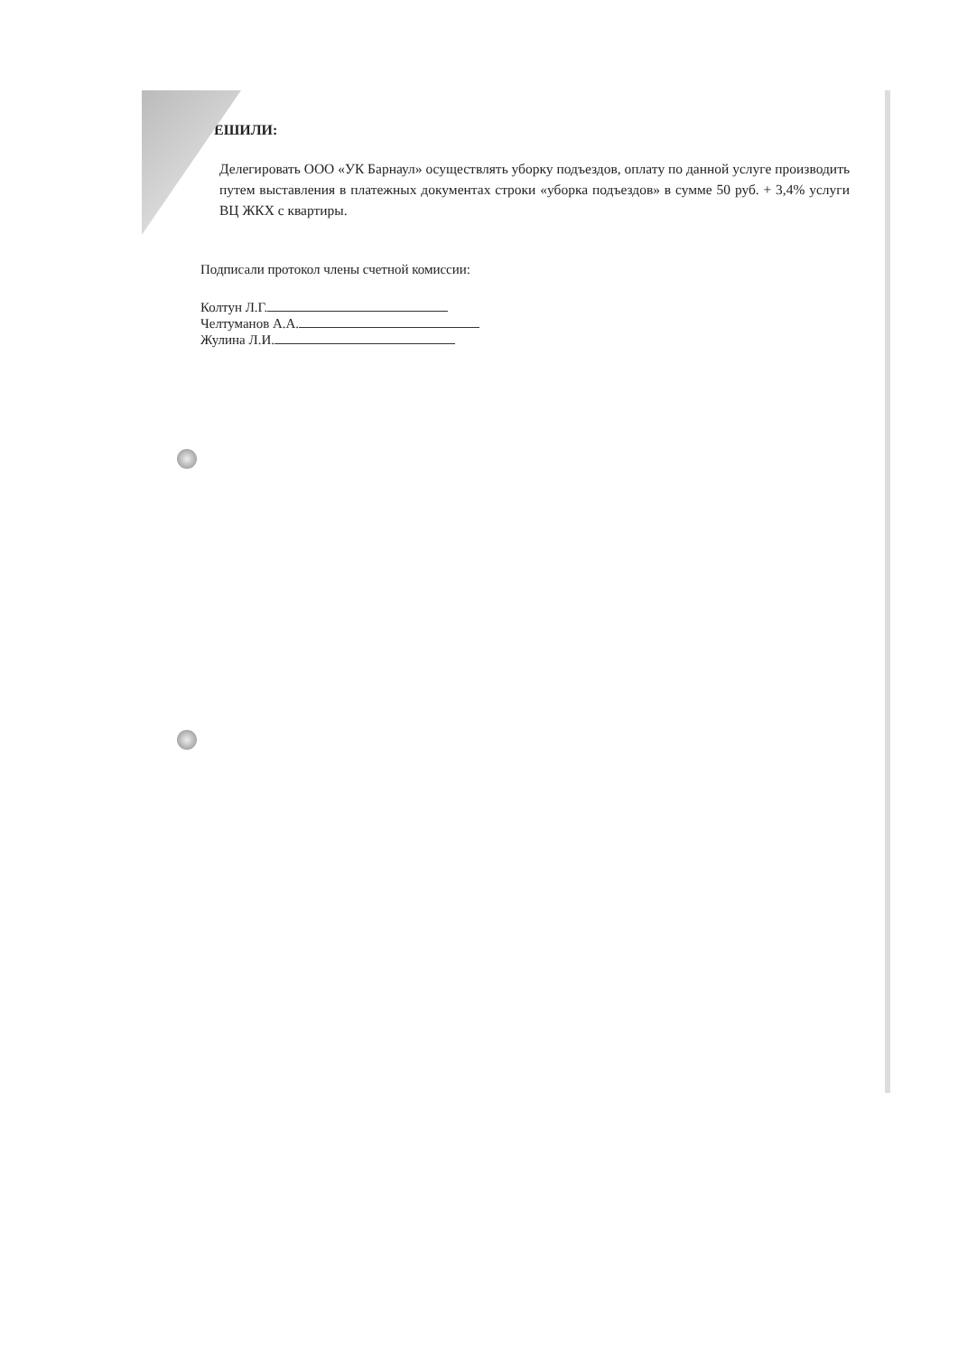ЕШИЛИ:
Делегировать ООО «УК Барнаул» осуществлять уборку подъездов, оплату по данной услуге производить путем выставления в платежных документах строки «уборка подъездов» в сумме 50 руб. + 3,4% услуги ВЦ ЖКХ с квартиры.
Подписали протокол члены счетной комиссии:
Колтун Л.Г.
Челтуманов А.А.
Жулина Л.И.